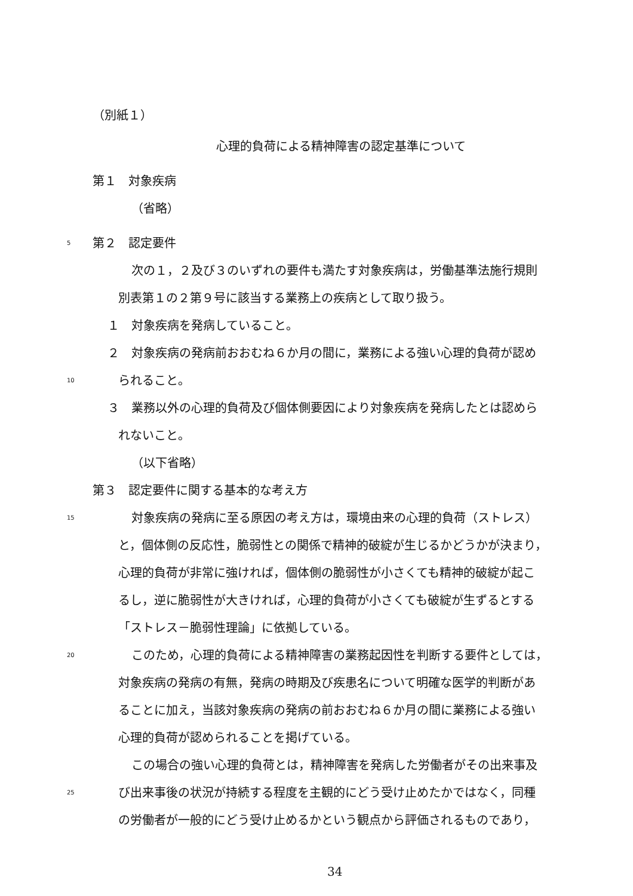（別紙１）
心理的負荷による精神障害の認定基準について
第１　対象疾病 （省略）
5 第２　認定要件
次の１，２及び３のいずれの要件も満たす対象疾病は，労働基準法施行規則
別表第１の２第９号に該当する業務上の疾病として取り扱う。
１　対象疾病を発病していること。
２　対象疾病の発病前おおむね６か月の間に，業務による強い心理的負荷が認め
10 られること。
３　業務以外の心理的負荷及び個体側要因により対象疾病を発病したとは認めら
れないこと。 （以下省略）
第３　認定要件に関する基本的な考え方
15 対象疾病の発病に至る原因の考え方は，環境由来の心理的負荷（ストレス）
と，個体側の反応性，脆弱性との関係で精神的破綻が生じるかどうかが決まり，
心理的負荷が非常に強ければ，個体側の脆弱性が小さくても精神的破綻が起こ
るし，逆に脆弱性が大きければ，心理的負荷が小さくても破綻が生ずるとする
「ストレス－脆弱性理論」に依拠している。
20 このため，心理的負荷による精神障害の業務起因性を判断する要件としては，
対象疾病の発病の有無，発病の時期及び疾患名について明確な医学的判断があ
ることに加え，当該対象疾病の発病の前おおむね６か月の間に業務による強い
心理的負荷が認められることを掲げている。
この場合の強い心理的負荷とは，精神障害を発病した労働者がその出来事及
25 び出来事後の状況が持続する程度を主観的にどう受け止めたかではなく，同種
の労働者が一般的にどう受け止めるかという観点から評価されるものであり，
34